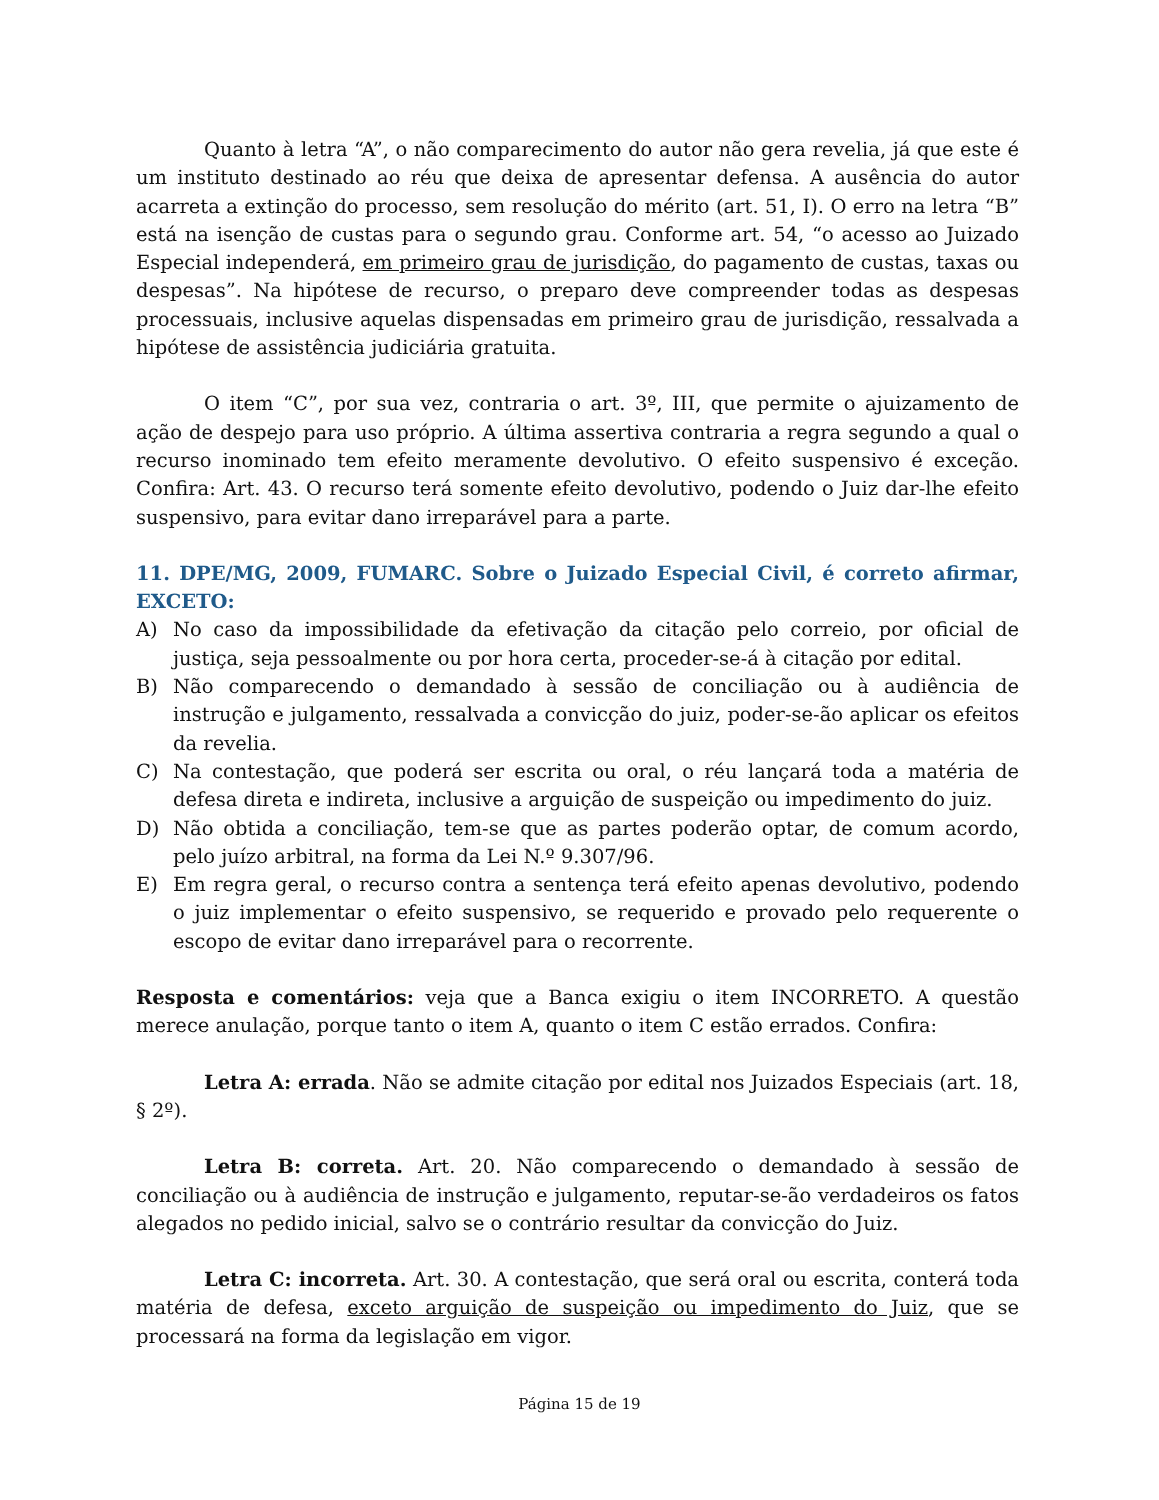Quanto à letra “A”, o não comparecimento do autor não gera revelia, já que este é um instituto destinado ao réu que deixa de apresentar defensa. A ausência do autor acarreta a extinção do processo, sem resolução do mérito (art. 51, I). O erro na letra “B” está na isenção de custas para o segundo grau. Conforme art. 54, “o acesso ao Juizado Especial independerá, em primeiro grau de jurisdição, do pagamento de custas, taxas ou despesas”. Na hipótese de recurso, o preparo deve compreender todas as despesas processuais, inclusive aquelas dispensadas em primeiro grau de jurisdição, ressalvada a hipótese de assistência judiciária gratuita.
O item “C”, por sua vez, contraria o art. 3º, III, que permite o ajuizamento de ação de despejo para uso próprio. A última assertiva contraria a regra segundo a qual o recurso inominado tem efeito meramente devolutivo. O efeito suspensivo é exceção. Confira: Art. 43. O recurso terá somente efeito devolutivo, podendo o Juiz dar-lhe efeito suspensivo, para evitar dano irreparável para a parte.
11. DPE/MG, 2009, FUMARC. Sobre o Juizado Especial Civil, é correto afirmar, EXCETO:
A) No caso da impossibilidade da efetivação da citação pelo correio, por oficial de justiça, seja pessoalmente ou por hora certa, proceder-se-á à citação por edital.
B) Não comparecendo o demandado à sessão de conciliação ou à audiência de instrução e julgamento, ressalvada a convicção do juiz, poder-se-ão aplicar os efeitos da revelia.
C) Na contestação, que poderá ser escrita ou oral, o réu lançará toda a matéria de defesa direta e indireta, inclusive a arguição de suspeição ou impedimento do juiz.
D) Não obtida a conciliação, tem-se que as partes poderão optar, de comum acordo, pelo juízo arbitral, na forma da Lei N.º 9.307/96.
E) Em regra geral, o recurso contra a sentença terá efeito apenas devolutivo, podendo o juiz implementar o efeito suspensivo, se requerido e provado pelo requerente o escopo de evitar dano irreparável para o recorrente.
Resposta e comentários: veja que a Banca exigiu o item INCORRETO. A questão merece anulação, porque tanto o item A, quanto o item C estão errados. Confira:
Letra A: errada. Não se admite citação por edital nos Juizados Especiais (art. 18, § 2º).
Letra B: correta. Art. 20. Não comparecendo o demandado à sessão de conciliação ou à audiência de instrução e julgamento, reputar-se-ão verdadeiros os fatos alegados no pedido inicial, salvo se o contrário resultar da convicção do Juiz.
Letra C: incorreta. Art. 30. A contestação, que será oral ou escrita, conterá toda matéria de defesa, exceto arguição de suspeição ou impedimento do Juiz, que se processará na forma da legislação em vigor.
Página 15 de 19